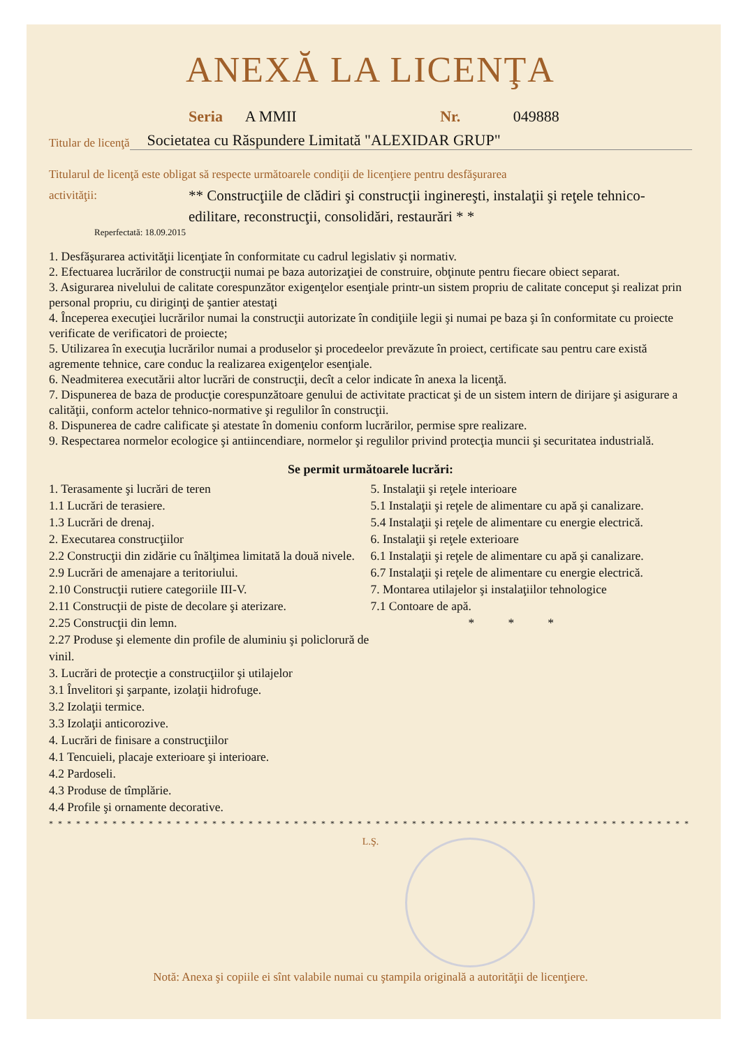ANEXĂ LA LICENŢA
Seria A MMII Nr. 049888
Titular de licenţă Societatea cu Răspundere Limitată "ALEXIDAR GRUP"
Titularul de licenţă este obligat să respecte următoarele condiţii de licenţiere pentru desfăşurarea
activităţii:
** Construcţiile de clădiri şi construcţii inginereşti, instalaţii şi reţele tehnico-edilitare, reconstrucţii, consolidări, restaurări * *
Reperfectată: 18.09.2015
1. Desfăşurarea activităţii licenţiate în conformitate cu cadrul legislativ şi normativ.
2. Efectuarea lucrărilor de construcţii numai pe baza autorizaţiei de construire, obţinute pentru fiecare obiect separat.
3. Asigurarea nivelului de calitate corespunzător exigenţelor esenţiale printr-un sistem propriu de calitate conceput şi realizat prin personal propriu, cu diriginţi de şantier atestaţi
4. Începerea execuţiei lucrărilor numai la construcţii autorizate în condiţiile legii şi numai pe baza şi în conformitate cu proiecte verificate de verificatori de proiecte;
5. Utilizarea în execuţia lucrărilor numai a produselor şi procedeelor prevăzute în proiect, certificate sau pentru care există agremente tehnice, care conduc la realizarea exigenţelor esenţiale.
6. Neadmiterea executării altor lucrări de construcţii, decît a celor indicate în anexa la licenţă.
7. Dispunerea de baza de producţie corespunzătoare genului de activitate practicat şi de un sistem intern de dirijare şi asigurare a calităţii, conform actelor tehnico-normative şi regulilor în construcţii.
8. Dispunerea de cadre calificate şi atestate în domeniu conform lucrărilor, permise spre realizare.
9. Respectarea normelor ecologice şi antiincendiare, normelor şi regulilor privind protecţia muncii şi securitatea industrială.
Se permit următoarele lucrări:
1. Terasamente şi lucrări de teren
1.1 Lucrări de terasiere.
1.3 Lucrări de drenaj.
2. Executarea construcţiilor
2.2 Construcţii din zidărie cu înălţimea limitată la două nivele.
2.9 Lucrări de amenajare a teritoriului.
2.10 Construcţii rutiere categoriile III-V.
2.11 Construcţii de piste de decolare şi aterizare.
2.25 Construcţii din lemn.
2.27 Produse şi elemente din profile de aluminiu şi policlorură de vinil.
3. Lucrări de protecţie a construcţiilor şi utilajelor
3.1 Învelitori şi şarpante, izolaţii hidrofuge.
3.2 Izolaţii termice.
3.3 Izolaţii anticorozive.
4. Lucrări de finisare a construcţiilor
4.1 Tencuieli, placaje exterioare şi interioare.
4.2 Pardoseli.
4.3 Produse de tîmplărie.
4.4 Profile şi ornamente decorative.
5. Instalaţii şi reţele interioare
5.1 Instalaţii şi reţele de alimentare cu apă şi canalizare.
5.4 Instalaţii şi reţele de alimentare cu energie electrică.
6. Instalaţii şi reţele exterioare
6.1 Instalaţii şi reţele de alimentare cu apă şi canalizare.
6.7 Instalaţii şi reţele de alimentare cu energie electrică.
7. Montarea utilajelor şi instalaţiilor tehnologice
7.1 Contoare de apă.
* * *
* * * * * * * * * * * * * * * * * * * * * * * * * * * * * * * * * * * * * * * * * * * * * * * * * * * * * * * * * * * * * * * * * * * * * * * * * *
L.Ş.
Notă: Anexa şi copiile ei sînt valabile numai cu ştampila originală a autorităţii de licenţiere.